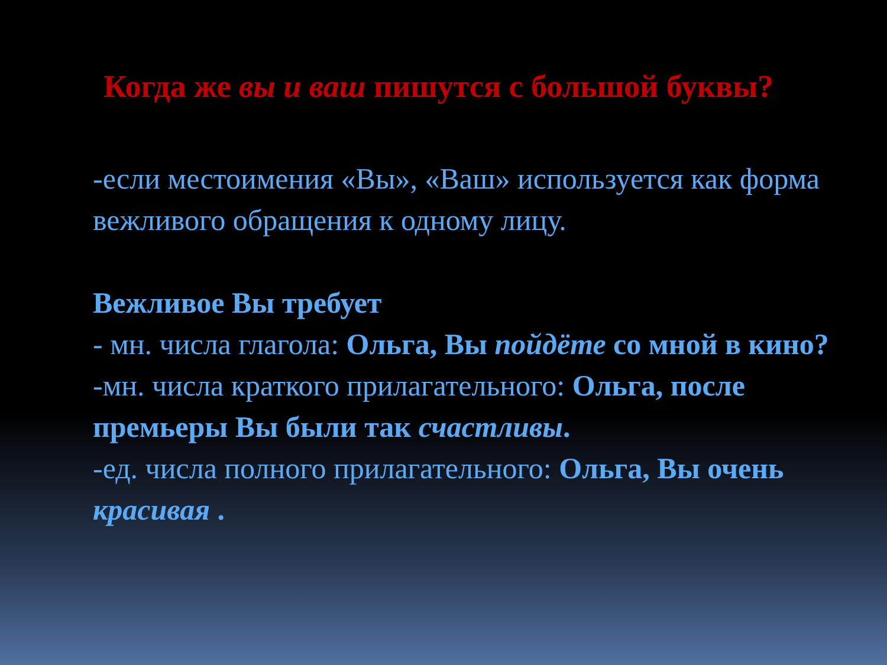Когда же вы и ваш пишутся с большой буквы?
-если местоимения «Вы», «Ваш» используется как форма вежливого обращения к одному лицу.
Вежливое Вы требует
- мн. числа глагола: Ольга, Вы пойдёте со мной в кино?
-мн. числа краткого прилагательного: Ольга, после премьеры Вы были так счастливы.
-ед. числа полного прилагательного: Ольга, Вы очень красивая .